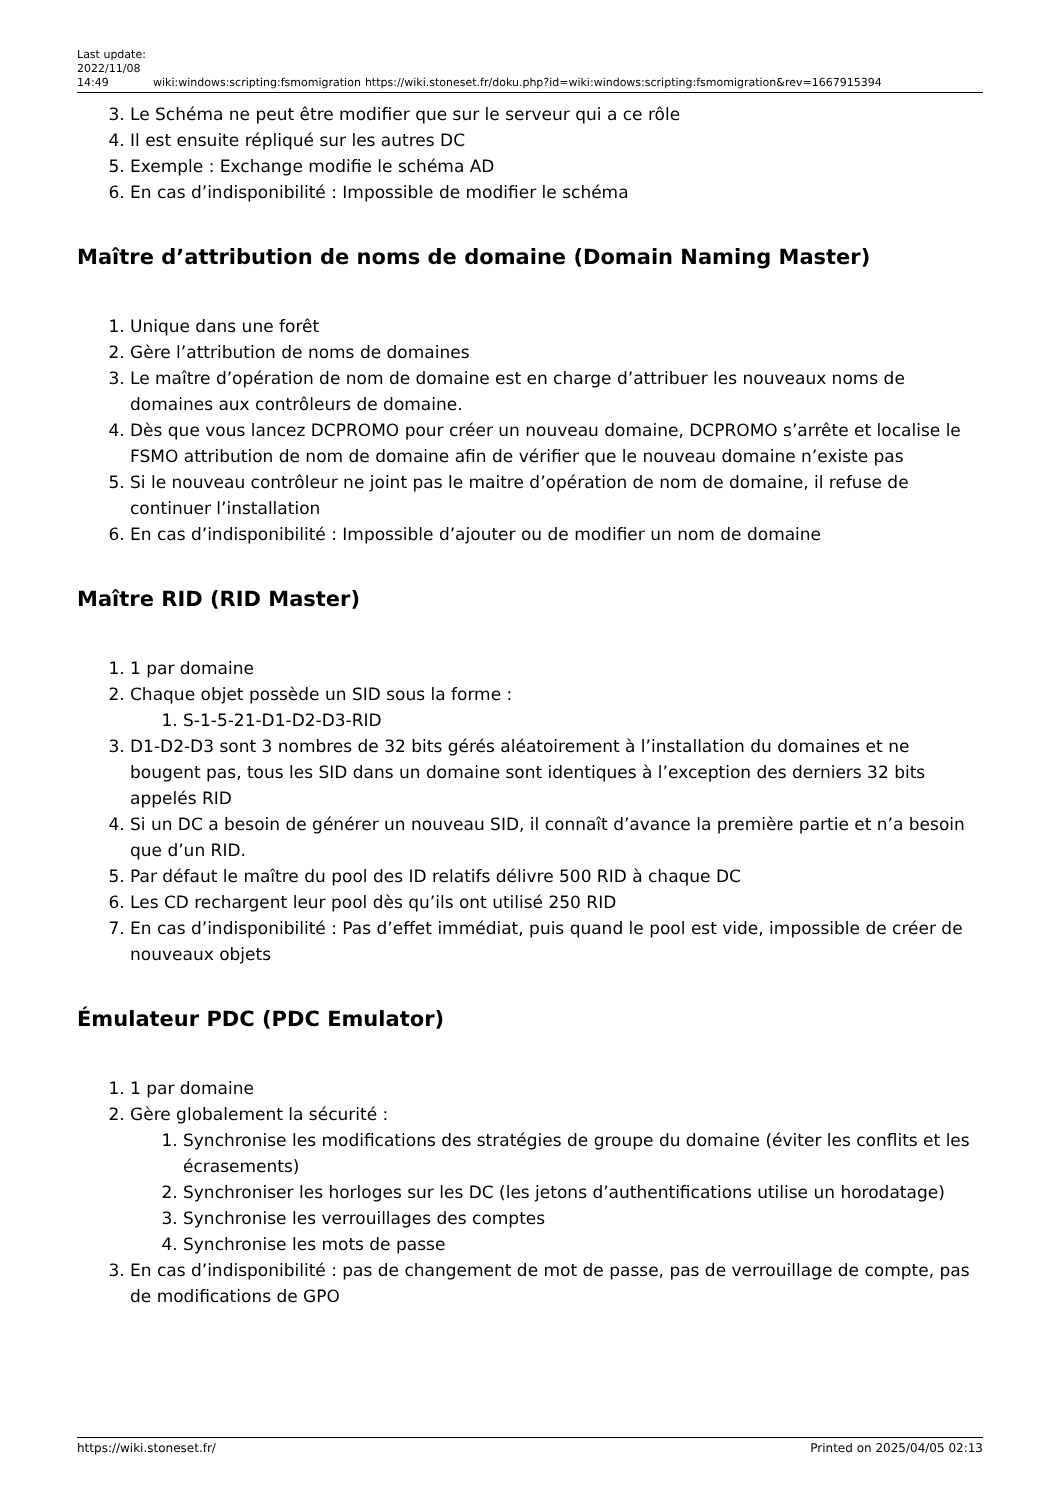Last update: 2022/11/08 14:49
wiki:windows:scripting:fsmomigration
https://wiki.stoneset.fr/doku.php?id=wiki:windows:scripting:fsmomigration&rev=1667915394
3. Le Schéma ne peut être modifier que sur le serveur qui a ce rôle
4. Il est ensuite répliqué sur les autres DC
5. Exemple : Exchange modifie le schéma AD
6. En cas d’indisponibilité : Impossible de modifier le schéma
Maître d’attribution de noms de domaine (Domain Naming Master)
1. Unique dans une forêt
2. Gère l’attribution de noms de domaines
3. Le maître d’opération de nom de domaine est en charge d’attribuer les nouveaux noms de domaines aux contrôleurs de domaine.
4. Dès que vous lancez DCPROMO pour créer un nouveau domaine, DCPROMO s’arrête et localise le FSMO attribution de nom de domaine afin de vérifier que le nouveau domaine n’existe pas
5. Si le nouveau contrôleur ne joint pas le maitre d’opération de nom de domaine, il refuse de continuer l’installation
6. En cas d’indisponibilité : Impossible d’ajouter ou de modifier un nom de domaine
Maître RID (RID Master)
1. 1 par domaine
2. Chaque objet possède un SID sous la forme :
1. S-1-5-21-D1-D2-D3-RID
3. D1-D2-D3 sont 3 nombres de 32 bits gérés aléatoirement à l’installation du domaines et ne bougent pas, tous les SID dans un domaine sont identiques à l’exception des derniers 32 bits appelés RID
4. Si un DC a besoin de générer un nouveau SID, il connaît d’avance la première partie et n’a besoin que d’un RID.
5. Par défaut le maître du pool des ID relatifs délivre 500 RID à chaque DC
6. Les CD rechargent leur pool dès qu’ils ont utilisé 250 RID
7. En cas d’indisponibilité : Pas d’effet immédiat, puis quand le pool est vide, impossible de créer de nouveaux objets
Émulateur PDC (PDC Emulator)
1. 1 par domaine
2. Gère globalement la sécurité :
1. Synchronise les modifications des stratégies de groupe du domaine (éviter les conflits et les écrasements)
2. Synchroniser les horloges sur les DC (les jetons d’authentifications utilise un horodatage)
3. Synchronise les verrouillages des comptes
4. Synchronise les mots de passe
3. En cas d’indisponibilité : pas de changement de mot de passe, pas de verrouillage de compte, pas de modifications de GPO
https://wiki.stoneset.fr/ Printed on 2025/04/05 02:13